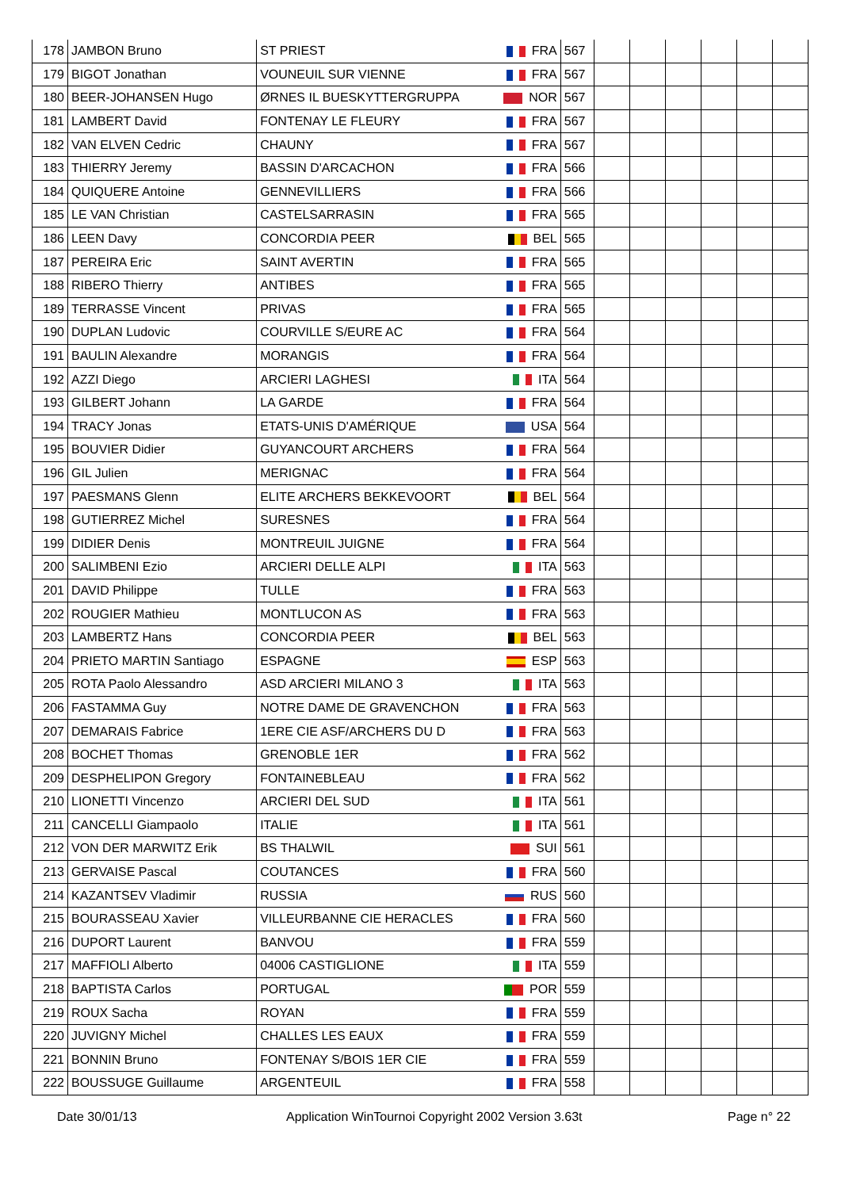| 178 | JAMBON Bruno | ST PRIEST | FRA | 567 | | | | | | |
| 179 | BIGOT Jonathan | VOUNEUIL SUR VIENNE | FRA | 567 | | | | | | |
| 180 | BEER-JOHANSEN Hugo | ØRNES IL BUESKYTTERGRUPPA | NOR | 567 | | | | | | |
| 181 | LAMBERT David | FONTENAY LE FLEURY | FRA | 567 | | | | | | |
| 182 | VAN ELVEN Cedric | CHAUNY | FRA | 567 | | | | | | |
| 183 | THIERRY Jeremy | BASSIN D'ARCACHON | FRA | 566 | | | | | | |
| 184 | QUIQUERE Antoine | GENNEVILLIERS | FRA | 566 | | | | | | |
| 185 | LE VAN Christian | CASTELSARRASIN | FRA | 565 | | | | | | |
| 186 | LEEN Davy | CONCORDIA PEER | BEL | 565 | | | | | | |
| 187 | PEREIRA Eric | SAINT AVERTIN | FRA | 565 | | | | | | |
| 188 | RIBERO Thierry | ANTIBES | FRA | 565 | | | | | | |
| 189 | TERRASSE Vincent | PRIVAS | FRA | 565 | | | | | | |
| 190 | DUPLAN Ludovic | COURVILLE S/EURE AC | FRA | 564 | | | | | | |
| 191 | BAULIN Alexandre | MORANGIS | FRA | 564 | | | | | | |
| 192 | AZZI Diego | ARCIERI LAGHESI | ITA | 564 | | | | | | |
| 193 | GILBERT Johann | LA GARDE | FRA | 564 | | | | | | |
| 194 | TRACY Jonas | ETATS-UNIS D'AMÉRIQUE | USA | 564 | | | | | | |
| 195 | BOUVIER Didier | GUYANCOURT ARCHERS | FRA | 564 | | | | | | |
| 196 | GIL Julien | MERIGNAC | FRA | 564 | | | | | | |
| 197 | PAESMANS Glenn | ELITE ARCHERS BEKKEVOORT | BEL | 564 | | | | | | |
| 198 | GUTIERREZ Michel | SURESNES | FRA | 564 | | | | | | |
| 199 | DIDIER Denis | MONTREUIL JUIGNE | FRA | 564 | | | | | | |
| 200 | SALIMBENI Ezio | ARCIERI DELLE ALPI | ITA | 563 | | | | | | |
| 201 | DAVID Philippe | TULLE | FRA | 563 | | | | | | |
| 202 | ROUGIER Mathieu | MONTLUCON AS | FRA | 563 | | | | | | |
| 203 | LAMBERTZ Hans | CONCORDIA PEER | BEL | 563 | | | | | | |
| 204 | PRIETO MARTIN Santiago | ESPAGNE | ESP | 563 | | | | | | |
| 205 | ROTA Paolo Alessandro | ASD ARCIERI MILANO 3 | ITA | 563 | | | | | | |
| 206 | FASTAMMA Guy | NOTRE DAME DE GRAVENCHON | FRA | 563 | | | | | | |
| 207 | DEMARAIS Fabrice | 1ERE CIE ASF/ARCHERS DU D | FRA | 563 | | | | | | |
| 208 | BOCHET Thomas | GRENOBLE 1ER | FRA | 562 | | | | | | |
| 209 | DESPHELIPON Gregory | FONTAINEBLEAU | FRA | 562 | | | | | | |
| 210 | LIONETTI Vincenzo | ARCIERI DEL SUD | ITA | 561 | | | | | | |
| 211 | CANCELLI Giampaolo | ITALIE | ITA | 561 | | | | | | |
| 212 | VON DER MARWITZ Erik | BS THALWIL | SUI | 561 | | | | | | |
| 213 | GERVAISE Pascal | COUTANCES | FRA | 560 | | | | | | |
| 214 | KAZANTSEV Vladimir | RUSSIA | RUS | 560 | | | | | | |
| 215 | BOURASSEAU Xavier | VILLEURBANNE CIE HERACLES | FRA | 560 | | | | | | |
| 216 | DUPORT Laurent | BANVOU | FRA | 559 | | | | | | |
| 217 | MAFFIOLI Alberto | 04006 CASTIGLIONE | ITA | 559 | | | | | | |
| 218 | BAPTISTA Carlos | PORTUGAL | POR | 559 | | | | | | |
| 219 | ROUX Sacha | ROYAN | FRA | 559 | | | | | | |
| 220 | JUVIGNY Michel | CHALLES LES EAUX | FRA | 559 | | | | | | |
| 221 | BONNIN Bruno | FONTENAY S/BOIS 1ER CIE | FRA | 559 | | | | | | |
| 222 | BOUSSUGE Guillaume | ARGENTEUIL | FRA | 558 | | | | | | |
Date 30/01/13 Application WinTournoi Copyright 2002 Version 3.63t Page n° 22